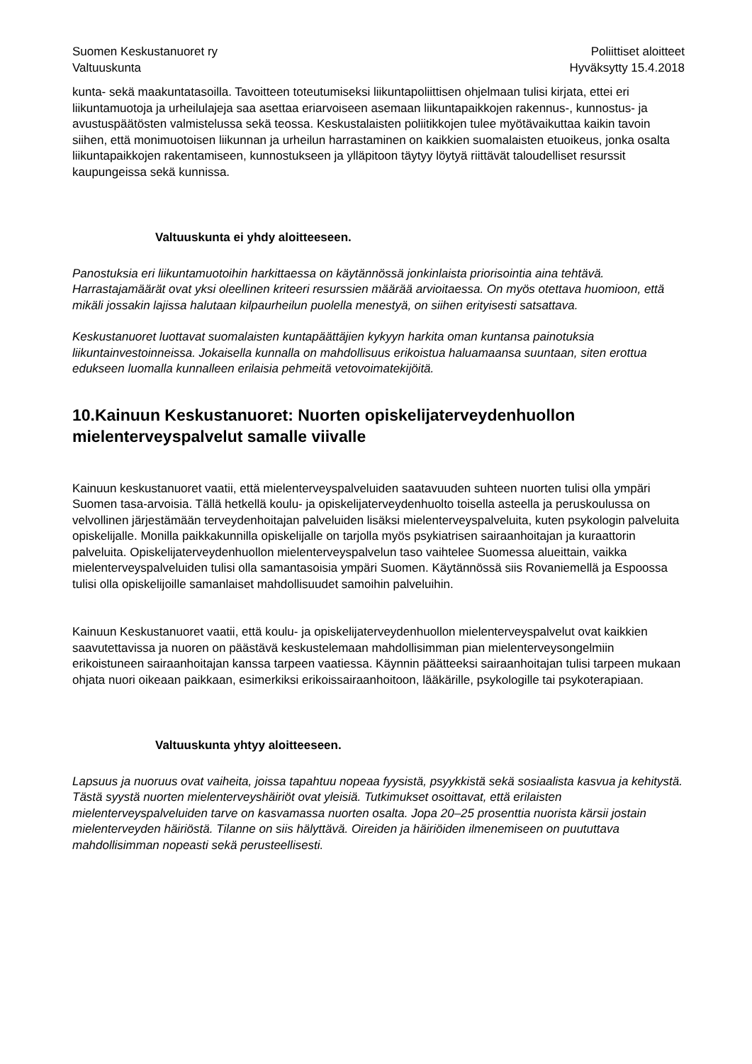Suomen Keskustanuoret ry
Valtuuskunta
Poliittiset aloitteet
Hyväksytty 15.4.2018
kunta- sekä maakuntatasoilla. Tavoitteen toteutumiseksi liikuntapoliittisen ohjelmaan tulisi kirjata, ettei eri liikuntamuotoja ja urheilulajeja saa asettaa eriarvoiseen asemaan liikuntapaikkojen rakennus-, kunnostus- ja avustuspäätösten valmistelussa sekä teossa. Keskustalaisten poliitikkojen tulee myötävaikuttaa kaikin tavoin siihen, että monimuotoisen liikunnan ja urheilun harrastaminen on kaikkien suomalaisten etuoikeus, jonka osalta liikuntapaikkojen rakentamiseen, kunnostukseen ja ylläpitoon täytyy löytyä riittävät taloudelliset resurssit kaupungeissa sekä kunnissa.
Valtuuskunta ei yhdy aloitteeseen.
Panostuksia eri liikuntamuotoihin harkittaessa on käytännössä jonkinlaista priorisointia aina tehtävä. Harrastajamäärät ovat yksi oleellinen kriteeri resurssien määrää arvioitaessa. On myös otettava huomioon, että mikäli jossakin lajissa halutaan kilpaurheilun puolella menestyä, on siihen erityisesti satsattava.
Keskustanuoret luottavat suomalaisten kuntapäättäjien kykyyn harkita oman kuntansa painotuksia liikuntainvestoinneissa. Jokaisella kunnalla on mahdollisuus erikoistua haluamaansa suuntaan, siten erottua edukseen luomalla kunnalleen erilaisia pehmeitä vetovoimatekijöitä.
10.Kainuun Keskustanuoret: Nuorten opiskelijaterveydenhuollon mielenterveyspalvelut samalle viivalle
Kainuun keskustanuoret vaatii, että mielenterveyspalveluiden saatavuuden suhteen nuorten tulisi olla ympäri Suomen tasa-arvoisia. Tällä hetkellä koulu- ja opiskelijaterveydenhuolto toisella asteella ja peruskoulussa on velvollinen järjestämään terveydenhoitajan palveluiden lisäksi mielenterveyspalveluita, kuten psykologin palveluita opiskelijalle. Monilla paikkakunnilla opiskelijalle on tarjolla myös psykiatrisen sairaanhoitajan ja kuraattorin palveluita. Opiskelijaterveydenhuollon mielenterveyspalvelun taso vaihtelee Suomessa alueittain, vaikka mielenterveyspalveluiden tulisi olla samantasoisia ympäri Suomen. Käytännössä siis Rovaniemellä ja Espoossa tulisi olla opiskelijoille samanlaiset mahdollisuudet samoihin palveluihin.
Kainuun Keskustanuoret vaatii, että koulu- ja opiskelijaterveydenhuollon mielenterveyspalvelut ovat kaikkien saavutettavissa ja nuoren on päästävä keskustelemaan mahdollisimman pian mielenterveysongelmiin erikoistuneen sairaanhoitajan kanssa tarpeen vaatiessa. Käynnin päätteeksi sairaanhoitajan tulisi tarpeen mukaan ohjata nuori oikeaan paikkaan, esimerkiksi erikoissairaanhoitoon, lääkärille, psykologille tai psykoterapiaan.
Valtuuskunta yhtyy aloitteeseen.
Lapsuus ja nuoruus ovat vaiheita, joissa tapahtuu nopeaa fyysistä, psyykkistä sekä sosiaalista kasvua ja kehitystä. Tästä syystä nuorten mielenterveyshäiriöt ovat yleisiä. Tutkimukset osoittavat, että erilaisten mielenterveyspalveluiden tarve on kasvamassa nuorten osalta. Jopa 20–25 prosenttia nuorista kärsii jostain mielenterveyden häiriöstä. Tilanne on siis hälyttävä. Oireiden ja häiriöiden ilmenemiseen on puututtava mahdollisimman nopeasti sekä perusteellisesti.